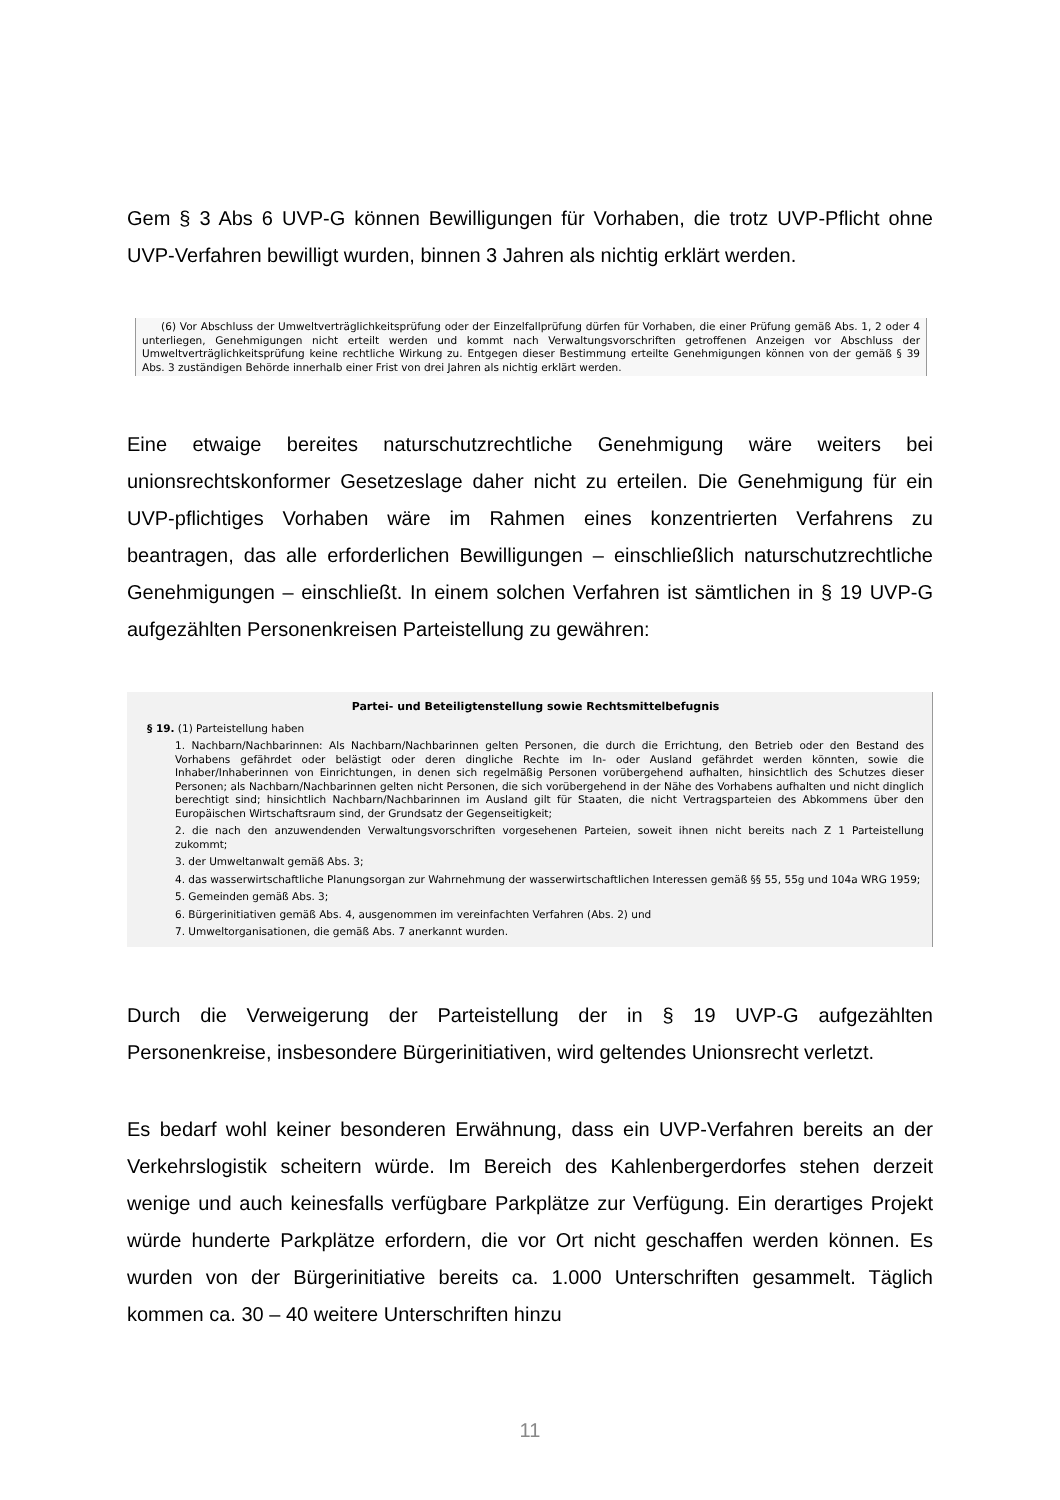Gem § 3 Abs 6 UVP-G können Bewilligungen für Vorhaben, die trotz UVP-Pflicht ohne UVP-Verfahren bewilligt wurden, binnen 3 Jahren als nichtig erklärt werden.
(6) Vor Abschluss der Umweltverträglichkeitsprüfung oder der Einzelfallprüfung dürfen für Vorhaben, die einer Prüfung gemäß Abs. 1, 2 oder 4 unterliegen, Genehmigungen nicht erteilt werden und kommt nach Verwaltungsvorschriften getroffenen Anzeigen vor Abschluss der Umweltverträglichkeitsprüfung keine rechtliche Wirkung zu. Entgegen dieser Bestimmung erteilte Genehmigungen können von der gemäß § 39 Abs. 3 zuständigen Behörde innerhalb einer Frist von drei Jahren als nichtig erklärt werden.
Eine etwaige bereites naturschutzrechtliche Genehmigung wäre weiters bei unionsrechtskonformer Gesetzeslage daher nicht zu erteilen. Die Genehmigung für ein UVP-pflichtiges Vorhaben wäre im Rahmen eines konzentrierten Verfahrens zu beantragen, das alle erforderlichen Bewilligungen – einschließlich naturschutzrechtliche Genehmigungen – einschließt. In einem solchen Verfahren ist sämtlichen in § 19 UVP-G aufgezählten Personenkreisen Parteistellung zu gewähren:
Partei- und Beteiligtenstellung sowie Rechtsmittelbefugnis
§ 19. (1) Parteistellung haben
1. Nachbarn/Nachbarinnen: Als Nachbarn/Nachbarinnen gelten Personen, die durch die Errichtung, den Betrieb oder den Bestand des Vorhabens gefährdet oder belästigt oder deren dingliche Rechte im In- oder Ausland gefährdet werden könnten, sowie die Inhaber/Inhaberinnen von Einrichtungen, in denen sich regelmäßig Personen vorübergehend aufhalten, hinsichtlich des Schutzes dieser Personen; als Nachbarn/Nachbarinnen gelten nicht Personen, die sich vorübergehend in der Nähe des Vorhabens aufhalten und nicht dinglich berechtigt sind; hinsichtlich Nachbarn/Nachbarinnen im Ausland gilt für Staaten, die nicht Vertragsparteien des Abkommens über den Europäischen Wirtschaftsraum sind, der Grundsatz der Gegenseitigkeit;
2. die nach den anzuwendenden Verwaltungsvorschriften vorgesehenen Parteien, soweit ihnen nicht bereits nach Z 1 Parteistellung zukommt;
3. der Umweltanwalt gemäß Abs. 3;
4. das wasserwirtschaftliche Planungsorgan zur Wahrnehmung der wasserwirtschaftlichen Interessen gemäß §§ 55, 55g und 104a WRG 1959;
5. Gemeinden gemäß Abs. 3;
6. Bürgerinitiativen gemäß Abs. 4, ausgenommen im vereinfachten Verfahren (Abs. 2) und
7. Umweltorganisationen, die gemäß Abs. 7 anerkannt wurden.
Durch die Verweigerung der Parteistellung der in § 19 UVP-G aufgezählten Personenkreise, insbesondere Bürgerinitiativen, wird geltendes Unionsrecht verletzt.
Es bedarf wohl keiner besonderen Erwähnung, dass ein UVP-Verfahren bereits an der Verkehrslogistik scheitern würde. Im Bereich des Kahlenbergerdorfes stehen derzeit wenige und auch keinesfalls verfügbare Parkplätze zur Verfügung. Ein derartiges Projekt würde hunderte Parkplätze erfordern, die vor Ort nicht geschaffen werden können. Es wurden von der Bürgerinitiative bereits ca. 1.000 Unterschriften gesammelt. Täglich kommen ca. 30 – 40 weitere Unterschriften hinzu
11